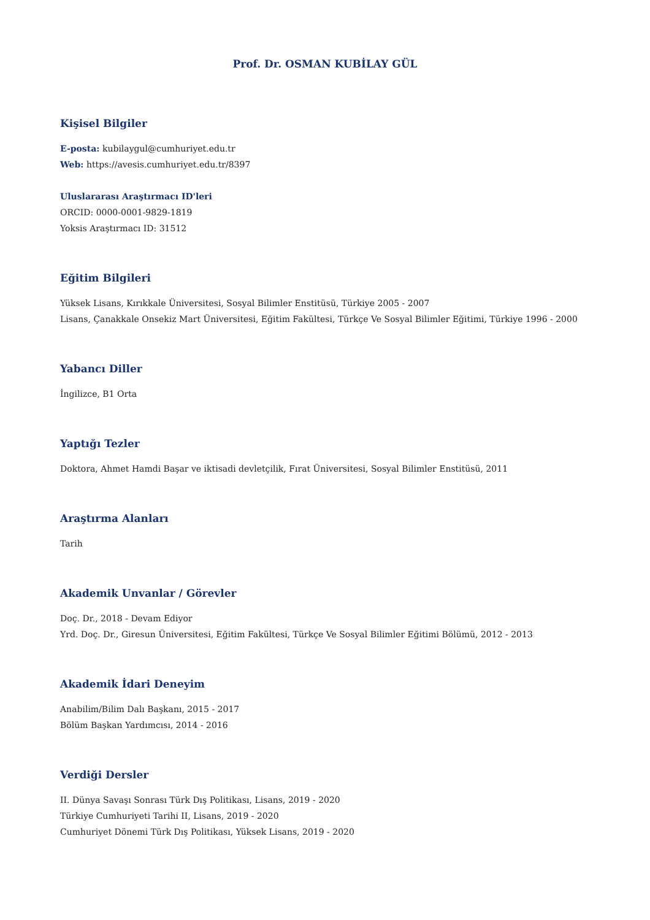Prof. Dr. OSMAN KUBİLAY GÜL
Kişisel Bilgiler
E-posta: kubilaygul@cumhuriyet.edu.tr
Web: https://avesis.cumhuriyet.edu.tr/8397
Uluslararası Araştırmacı ID'leri
ORCID: 0000-0001-9829-1819
Yoksis Araştırmacı ID: 31512
Eğitim Bilgileri
Yüksek Lisans, Kırıkkale Üniversitesi, Sosyal Bilimler Enstitüsü, Türkiye 2005 - 2007
Lisans, Çanakkale Onsekiz Mart Üniversitesi, Eğitim Fakültesi, Türkçe Ve Sosyal Bilimler Eğitimi, Türkiye 1996 - 2000
Yabancı Diller
İngilizce, B1 Orta
Yaptığı Tezler
Doktora, Ahmet Hamdi Başar ve iktisadi devletçilik, Fırat Üniversitesi, Sosyal Bilimler Enstitüsü, 2011
Araştırma Alanları
Tarih
Akademik Unvanlar / Görevler
Doç. Dr., 2018 - Devam Ediyor
Yrd. Doç. Dr., Giresun Üniversitesi, Eğitim Fakültesi, Türkçe Ve Sosyal Bilimler Eğitimi Bölümü, 2012 - 2013
Akademik İdari Deneyim
Anabilim/Bilim Dalı Başkanı, 2015 - 2017
Bölüm Başkan Yardımcısı, 2014 - 2016
Verdiği Dersler
II. Dünya Savaşı Sonrası Türk Dış Politikası, Lisans, 2019 - 2020
Türkiye Cumhuriyeti Tarihi II, Lisans, 2019 - 2020
Cumhuriyet Dönemi Türk Dış Politikası, Yüksek Lisans, 2019 - 2020